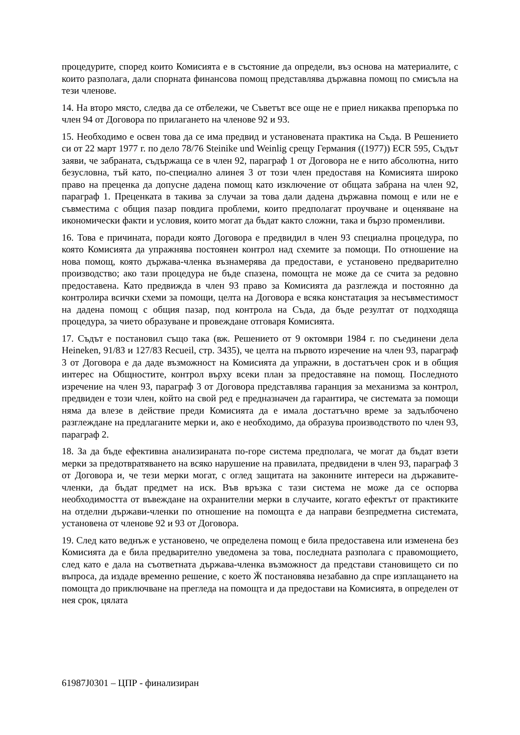процедурите, според които Комисията е в състояние да определи, въз основа на материалите, с които разполага, дали спорната финансова помощ представлява държавна помощ по смисъла на тези членове.
14. На второ място, следва да се отбележи, че Съветът все още не е приел никаква препоръка по член 94 от Договора по прилагането на членове 92 и 93.
15. Необходимо е освен това да се има предвид и установената практика на Съда. В Решението си от 22 март 1977 г. по дело 78/76 Steinike und Weinlig срещу Германия ((1977)) ECR 595, Съдът заяви, че забраната, съдържаща се в член 92, параграф 1 от Договора не е нито абсолютна, нито безусловна, тъй като, по-специално алинея 3 от този член предоставя на Комисията широко право на преценка да допусне дадена помощ като изключение от общата забрана на член 92, параграф 1. Преценката в такива за случаи за това дали дадена държавна помощ е или не е съвместима с общия пазар повдига проблеми, които предполагат проучване и оценяване на икономически факти и условия, които могат да бъдат както сложни, така и бързо променливи.
16. Това е причината, поради която Договора е предвидил в член 93 специална процедура, по която Комисията да упражнява постоянен контрол над схемите за помощи. По отношение на нова помощ, която държава-членка възнамерява да предостави, е установено предварително производство; ако тази процедура не бъде спазена, помощта не може да се счита за редовно предоставена. Като предвижда в член 93 право за Комисията да разглежда и постоянно да контролира всички схеми за помощи, целта на Договора е всяка констатация за несъвместимост на дадена помощ с общия пазар, под контрола на Съда, да бъде резултат от подходяща процедура, за чието образуване и провеждане отговаря Комисията.
17. Съдът е постановил също така (вж. Решението от 9 октомври 1984 г. по съединени дела Heineken, 91/83 и 127/83 Recueil, стр. 3435), че целта на първото изречение на член 93, параграф 3 от Договора е да даде възможност на Комисията да упражни, в достатъчен срок и в общия интерес на Общностите, контрол върху всеки план за предоставяне на помощ. Последното изречение на член 93, параграф 3 от Договора представлява гаранция за механизма за контрол, предвиден е този член, който на свой ред е предназначен да гарантира, че системата за помощи няма да влезе в действие преди Комисията да е имала достатъчно време за задълбочено разглеждане на предлаганите мерки и, ако е необходимо, да образува производството по член 93, параграф 2.
18. За да бъде ефективна анализираната по-горе система предполага, че могат да бъдат взети мерки за предотвратяването на всяко нарушение на правилата, предвидени в член 93, параграф 3 от Договора и, че тези мерки могат, с оглед защитата на законните интереси на държавите-членки, да бъдат предмет на иск. Във връзка с тази система не може да се оспорва необходимостта от въвеждане на охранителни мерки в случаите, когато ефектът от практиките на отделни държави-членки по отношение на помощта е да направи безпредметна системата, установена от членове 92 и 93 от Договора.
19. След като веднъж е установено, че определена помощ е била предоставена или изменена без Комисията да е била предварително уведомена за това, последната разполага с правомощието, след като е дала на съответната държава-членка възможност да представи становището си по въпроса, да издаде временно решение, с което Ӝ постановява незабавно да спре изплащането на помощта до приключване на прегледа на помощта и да предостави на Комисията, в определен от нея срок, цялата
61987J0301 – ЦПР - финализиран